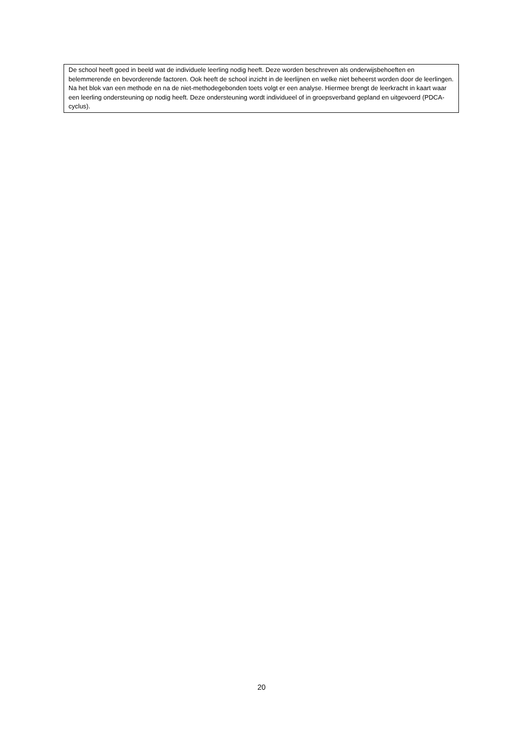De school heeft goed in beeld wat de individuele leerling nodig heeft. Deze worden beschreven als onderwijsbehoeften en belemmerende en bevorderende factoren. Ook heeft de school inzicht in de leerlijnen en welke niet beheerst worden door de leerlingen.
Na het blok van een methode en na de niet-methodegebonden toets volgt er een analyse. Hiermee brengt de leerkracht in kaart waar een leerling ondersteuning op nodig heeft. Deze ondersteuning wordt individueel of in groepsverband gepland en uitgevoerd (PDCA-cyclus).
20